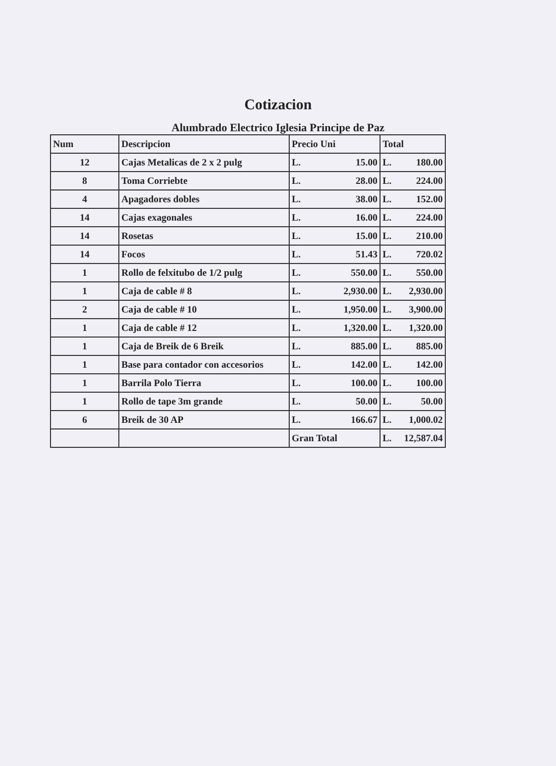Cotizacion
Alumbrado Electrico Iglesia Principe de Paz
| Num | Descripcion | Precio Uni | Total |
| --- | --- | --- | --- |
| 12 | Cajas Metalicas de 2 x 2 pulg | L. 15.00 | L. 180.00 |
| 8 | Toma Corriebte | L. 28.00 | L. 224.00 |
| 4 | Apagadores dobles | L. 38.00 | L. 152.00 |
| 14 | Cajas exagonales | L. 16.00 | L. 224.00 |
| 14 | Rosetas | L. 15.00 | L. 210.00 |
| 14 | Focos | L. 51.43 | L. 720.02 |
| 1 | Rollo de felxitubo de 1/2 pulg | L. 550.00 | L. 550.00 |
| 1 | Caja de cable # 8 | L. 2,930.00 | L. 2,930.00 |
| 2 | Caja de cable # 10 | L. 1,950.00 | L. 3,900.00 |
| 1 | Caja de cable # 12 | L. 1,320.00 | L. 1,320.00 |
| 1 | Caja de Breik de 6 Breik | L. 885.00 | L. 885.00 |
| 1 | Base para contador con accesorios | L. 142.00 | L. 142.00 |
| 1 | Barrila Polo Tierra | L. 100.00 | L. 100.00 |
| 1 | Rollo de tape 3m grande | L. 50.00 | L. 50.00 |
| 6 | Breik de 30 AP | L. 166.67 | L. 1,000.02 |
| | | Gran Total | L. 12,587.04 |